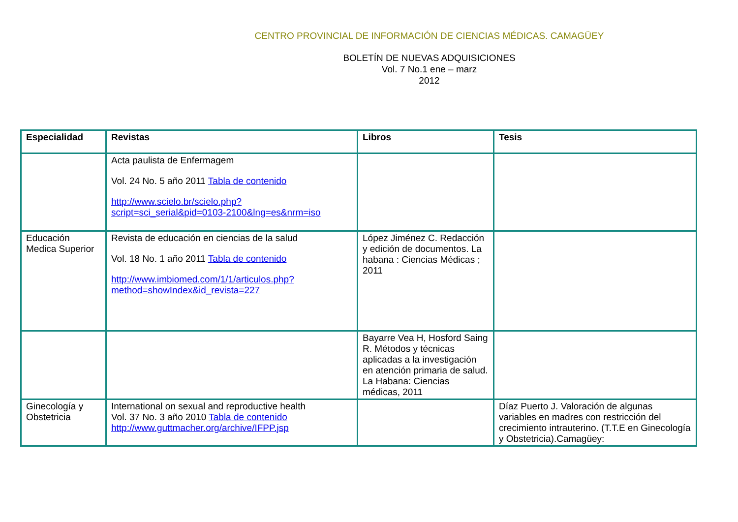CENTRO PROVINCIAL DE INFORMACIÓN DE CIENCIAS MÉDICAS. CAMAGÜEY
BOLETÍN DE NUEVAS ADQUISICIONES
Vol. 7 No.1 ene – marz
2012
| Especialidad | Revistas | Libros | Tesis |
| --- | --- | --- | --- |
| | Acta paulista de Enfermagem Vol. 24 No. 5 año 2011 Tabla de contenido http://www.scielo.br/scielo.php?script=sci_serial&pid=0103-2100&lng=es&nrm=iso | | |
| Educación Medica Superior | Revista de educación en ciencias de la salud Vol. 18 No. 1 año 2011 Tabla de contenido http://www.imbiomed.com/1/1/articulos.php?method=showIndex&id_revista=227 | López Jiménez C. Redacción y edición de documentos. La habana : Ciencias Médicas ; 2011 | |
| | | Bayarre Vea H, Hosford Saing R. Métodos y técnicas aplicadas a la investigación en atención primaria de salud. La Habana: Ciencias médicas, 2011 | |
| Ginecología y Obstetricia | International on sexual and reproductive health Vol. 37 No. 3 año 2010 Tabla de contenido http://www.guttmacher.org/archive/IFPP.jsp | | Díaz Puerto J. Valoración de algunas variables en madres con restricción del crecimiento intrauterino. (T.T.E en Ginecología y Obstetricia).Camagüey: |